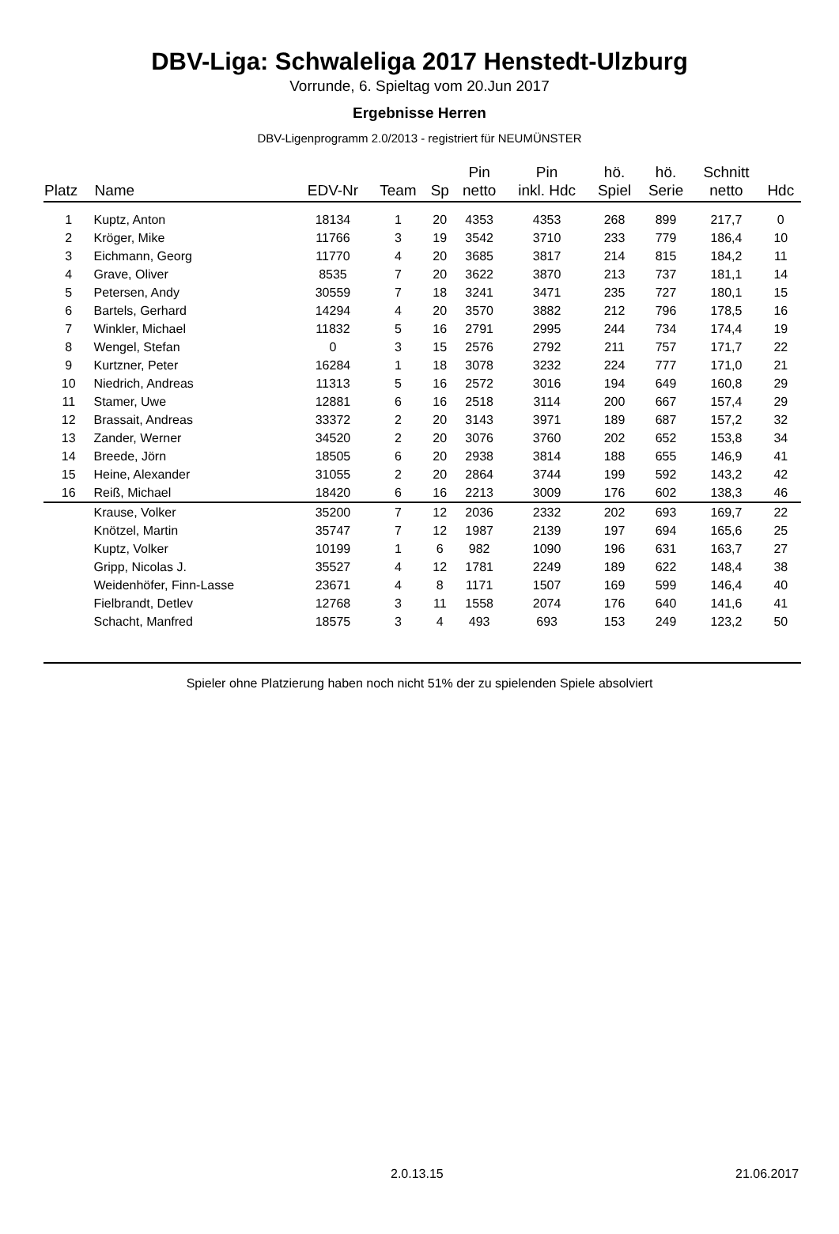DBV-Liga: Schwaleliga 2017 Henstedt-Ulzburg
Vorrunde, 6. Spieltag vom 20.Jun 2017
Ergebnisse Herren
DBV-Ligenprogramm 2.0/2013 - registriert für NEUMÜNSTER
| Platz | Name | EDV-Nr | Team | Sp | Pin netto | Pin inkl. Hdc | hö. Spiel | hö. Serie | Schnitt netto | Hdc |
| --- | --- | --- | --- | --- | --- | --- | --- | --- | --- | --- |
| 1 | Kuptz, Anton | 18134 | 1 | 20 | 4353 | 4353 | 268 | 899 | 217,7 | 0 |
| 2 | Kröger, Mike | 11766 | 3 | 19 | 3542 | 3710 | 233 | 779 | 186,4 | 10 |
| 3 | Eichmann, Georg | 11770 | 4 | 20 | 3685 | 3817 | 214 | 815 | 184,2 | 11 |
| 4 | Grave, Oliver | 8535 | 7 | 20 | 3622 | 3870 | 213 | 737 | 181,1 | 14 |
| 5 | Petersen, Andy | 30559 | 7 | 18 | 3241 | 3471 | 235 | 727 | 180,1 | 15 |
| 6 | Bartels, Gerhard | 14294 | 4 | 20 | 3570 | 3882 | 212 | 796 | 178,5 | 16 |
| 7 | Winkler, Michael | 11832 | 5 | 16 | 2791 | 2995 | 244 | 734 | 174,4 | 19 |
| 8 | Wengel, Stefan | 0 | 3 | 15 | 2576 | 2792 | 211 | 757 | 171,7 | 22 |
| 9 | Kurtzner, Peter | 16284 | 1 | 18 | 3078 | 3232 | 224 | 777 | 171,0 | 21 |
| 10 | Niedrich, Andreas | 11313 | 5 | 16 | 2572 | 3016 | 194 | 649 | 160,8 | 29 |
| 11 | Stamer, Uwe | 12881 | 6 | 16 | 2518 | 3114 | 200 | 667 | 157,4 | 29 |
| 12 | Brassait, Andreas | 33372 | 2 | 20 | 3143 | 3971 | 189 | 687 | 157,2 | 32 |
| 13 | Zander, Werner | 34520 | 2 | 20 | 3076 | 3760 | 202 | 652 | 153,8 | 34 |
| 14 | Breede, Jörn | 18505 | 6 | 20 | 2938 | 3814 | 188 | 655 | 146,9 | 41 |
| 15 | Heine, Alexander | 31055 | 2 | 20 | 2864 | 3744 | 199 | 592 | 143,2 | 42 |
| 16 | Reiß, Michael | 18420 | 6 | 16 | 2213 | 3009 | 176 | 602 | 138,3 | 46 |
| | Krause, Volker | 35200 | 7 | 12 | 2036 | 2332 | 202 | 693 | 169,7 | 22 |
| | Knötzel, Martin | 35747 | 7 | 12 | 1987 | 2139 | 197 | 694 | 165,6 | 25 |
| | Kuptz, Volker | 10199 | 1 | 6 | 982 | 1090 | 196 | 631 | 163,7 | 27 |
| | Gripp, Nicolas J. | 35527 | 4 | 12 | 1781 | 2249 | 189 | 622 | 148,4 | 38 |
| | Weidenhöfer, Finn-Lasse | 23671 | 4 | 8 | 1171 | 1507 | 169 | 599 | 146,4 | 40 |
| | Fielbrandt, Detlev | 12768 | 3 | 11 | 1558 | 2074 | 176 | 640 | 141,6 | 41 |
| | Schacht, Manfred | 18575 | 3 | 4 | 493 | 693 | 153 | 249 | 123,2 | 50 |
Spieler ohne Platzierung haben noch nicht 51% der zu spielenden Spiele absolviert
2.0.13.15 21.06.2017